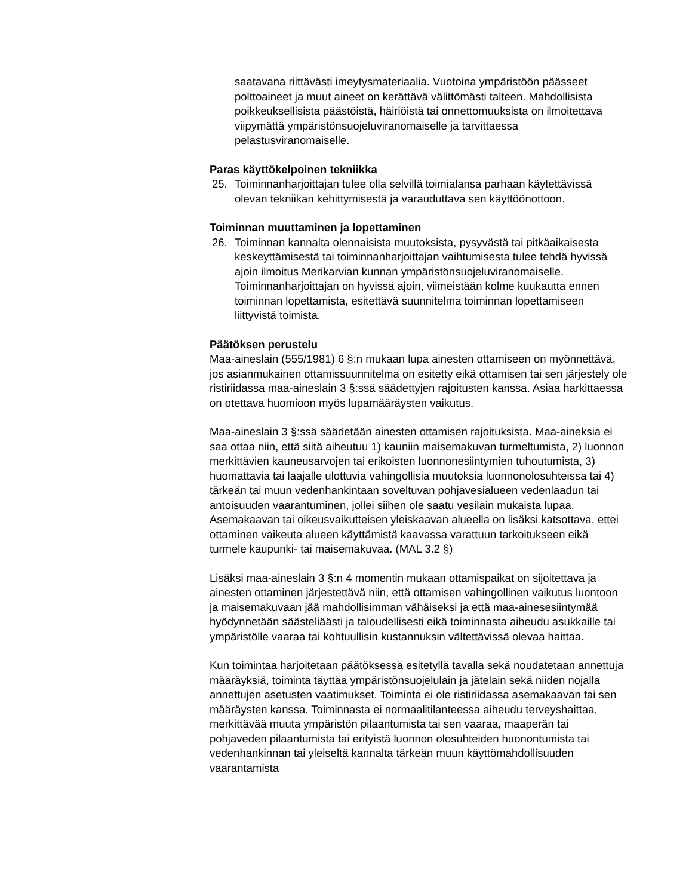saatavana riittävästi imeytysmateriaalia. Vuotoina ympäristöön päässeet polttoaineet ja muut aineet on kerättävä välittömästi talteen. Mahdollisista poikkeuksellisista päästöistä, häiriöistä tai onnettomuuksista on ilmoitettava viipymättä ympäristönsuojeluviranomaiselle ja tarvittaessa pelastusviranomaiselle.
Paras käyttökelpoinen tekniikka
25. Toiminnanharjoittajan tulee olla selvillä toimialansa parhaan käytettävissä olevan tekniikan kehittymisestä ja varauduttava sen käyttöönottoon.
Toiminnan muuttaminen ja lopettaminen
26. Toiminnan kannalta olennaisista muutoksista, pysyvästä tai pitkäaikaisesta keskeyttämisestä tai toiminnanharjoittajan vaihtumisesta tulee tehdä hyvissä ajoin ilmoitus Merikarvian kunnan ympäristönsuojeluviranomaiselle. Toiminnanharjoittajan on hyvissä ajoin, viimeistään kolme kuukautta ennen toiminnan lopettamista, esitettävä suunnitelma toiminnan lopettamiseen liittyvistä toimista.
Päätöksen perustelu
Maa-aineslain (555/1981) 6 §:n mukaan lupa ainesten ottamiseen on myönnettävä, jos asianmukainen ottamissuunnitelma on esitetty eikä ottamisen tai sen järjestely ole ristiriidassa maa-aineslain 3 §:ssä säädettyjen rajoitusten kanssa. Asiaa harkittaessa on otettava huomioon myös lupamääräysten vaikutus.
Maa-aineslain 3 §:ssä säädetään ainesten ottamisen rajoituksista. Maa-aineksia ei saa ottaa niin, että siitä aiheutuu 1) kauniin maisemakuvan turmeltumista, 2) luonnon merkittävien kauneusarvojen tai erikoisten luonnonesiintymien tuhoutumista, 3) huomattavia tai laajalle ulottuvia vahingollisia muutoksia luonnonolosuhteissa tai 4) tärkeän tai muun vedenhankintaan soveltuvan pohjavesialueen vedenlaadun tai antoisuuden vaarantuminen, jollei siihen ole saatu vesilain mukaista lupaa. Asemakaavan tai oikeusvaikutteisen yleiskaavan alueella on lisäksi katsottava, ettei ottaminen vaikeuta alueen käyttämistä kaavassa varattuun tarkoitukseen eikä turmele kaupunki- tai maisemakuvaa. (MAL 3.2 §)
Lisäksi maa-aineslain 3 §:n 4 momentin mukaan ottamispaikat on sijoitettava ja ainesten ottaminen järjestettävä niin, että ottamisen vahingollinen vaikutus luontoon ja maisemakuvaan jää mahdollisimman vähäiseksi ja että maa-ainesesiintymää hyödynnetään säästeliäästi ja taloudellisesti eikä toiminnasta aiheudu asukkaille tai ympäristölle vaaraa tai kohtuullisin kustannuksin vältettävissä olevaa haittaa.
Kun toimintaa harjoitetaan päätöksessä esitetyllä tavalla sekä noudatetaan annettuja määräyksiä, toiminta täyttää ympäristönsuojelulain ja jätelain sekä niiden nojalla annettujen asetusten vaatimukset. Toiminta ei ole ristiriidassa asemakaavan tai sen määräysten kanssa. Toiminnasta ei normaalitilanteessa aiheudu terveyshaittaa, merkittävää muuta ympäristön pilaantumista tai sen vaaraa, maaperän tai pohjaveden pilaantumista tai erityistä luonnon olosuhteiden huonontumista tai vedenhankinnan tai yleiseltä kannalta tärkeän muun käyttömahdollisuuden vaarantamista